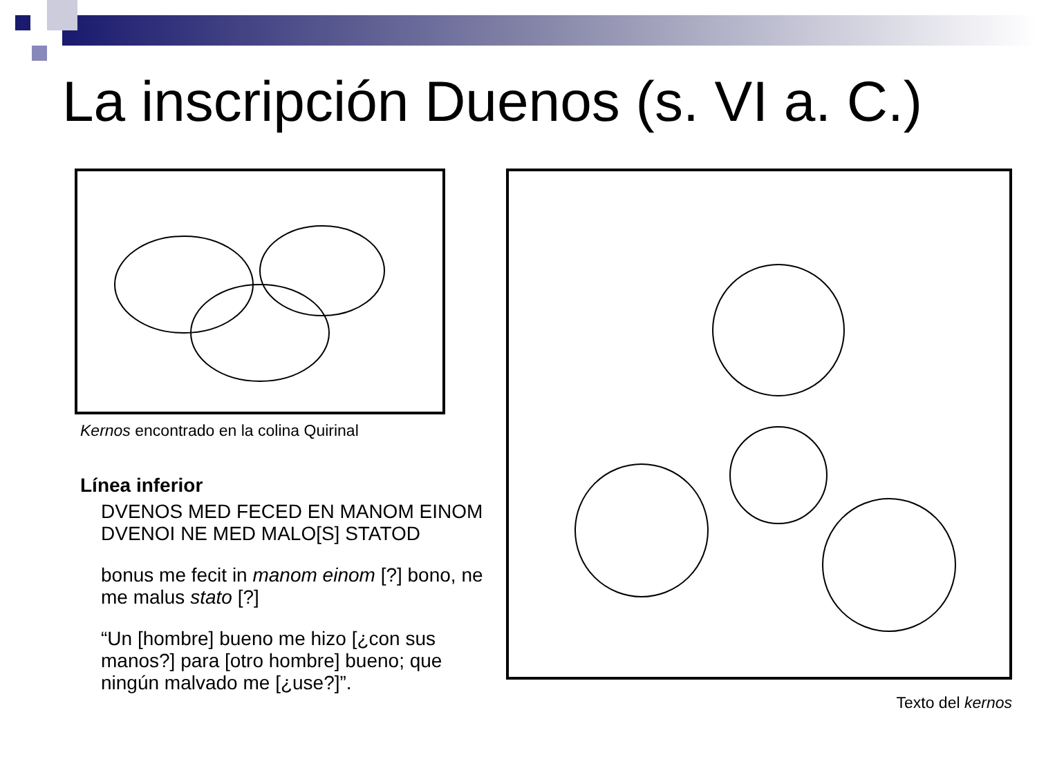La inscripción Duenos (s. VI a. C.)
Kernos encontrado en la colina Quirinal
Línea inferior
DVENOS MED FECED EN MANOM EINOM DVENOI NE MED MALO[S] STATOD
bonus me fecit in manom einom [?] bono, ne me malus stato [?]
“Un [hombre] bueno me hizo [¿con sus manos?] para [otro hombre] bueno; que ningún malvado me [¿use?]”.
Texto del kernos